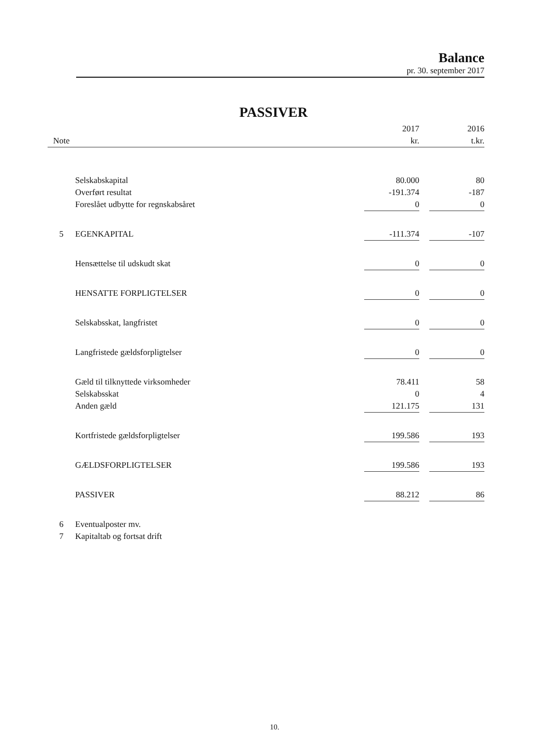Balance
pr. 30. september 2017
PASSIVER
| | | 2017 | | 2016 |
| --- | --- | --- | --- | --- |
| Note | | kr. | | t.kr. |
| | Selskabskapital | 80.000 | | 80 |
| | Overført resultat | -191.374 | | -187 |
| | Foreslået udbytte for regnskabsåret | 0 | | 0 |
| 5 | EGENKAPITAL | -111.374 | | -107 |
| | Hensættelse til udskudt skat | 0 | | 0 |
| | HENSATTE FORPLIGTELSER | 0 | | 0 |
| | Selskabsskat, langfristet | 0 | | 0 |
| | Langfristede gældsforpligtelser | 0 | | 0 |
| | Gæld til tilknyttede virksomheder | 78.411 | | 58 |
| | Selskabsskat | 0 | | 4 |
| | Anden gæld | 121.175 | | 131 |
| | Kortfristede gældsforpligtelser | 199.586 | | 193 |
| | GÆLDSFORPLIGTELSER | 199.586 | | 193 |
| | PASSIVER | 88.212 | | 86 |
| 6 | Eventualposter mv. | | | |
| 7 | Kapitaltab og fortsat drift | | | |
10.